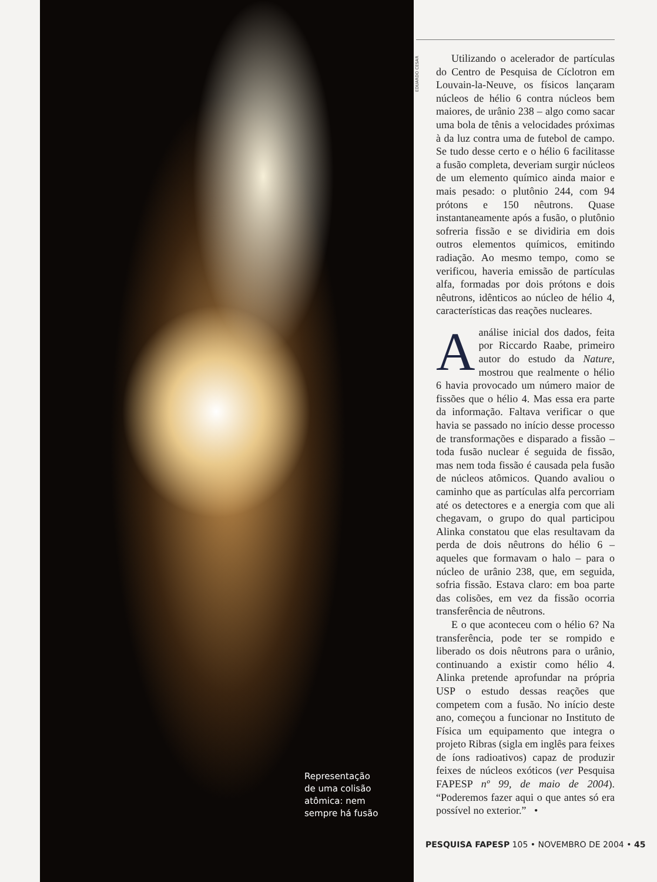Representação
de uma colisão
atômica: nem
sempre há fusão
EDUARDO CESAR
Utilizando o acelerador de partículas do Centro de Pesquisa de Cíclotron em Louvain-la-Neuve, os físicos lançaram núcleos de hélio 6 contra núcleos bem maiores, de urânio 238 – algo como sacar uma bola de tênis a velocidades próximas à da luz contra uma de futebol de campo. Se tudo desse certo e o hélio 6 facilitasse a fusão completa, deveriam surgir núcleos de um elemento químico ainda maior e mais pesado: o plutônio 244, com 94 prótons e 150 nêutrons. Quase instantaneamente após a fusão, o plutônio sofreria fissão e se dividiria em dois outros elementos químicos, emitindo radiação. Ao mesmo tempo, como se verificou, haveria emissão de partículas alfa, formadas por dois prótons e dois nêutrons, idênticos ao núcleo de hélio 4, características das reações nucleares.
Aanálise inicial dos dados, feita por Riccardo Raabe, primeiro autor do estudo da Nature, mostrou que realmente o hélio 6 havia provocado um número maior de fissões que o hélio 4. Mas essa era parte da informação. Faltava verificar o que havia se passado no início desse processo de transformações e disparado a fissão – toda fusão nuclear é seguida de fissão, mas nem toda fissão é causada pela fusão de núcleos atômicos. Quando avaliou o caminho que as partículas alfa percorriam até os detectores e a energia com que ali chegavam, o grupo do qual participou Alinka constatou que elas resultavam da perda de dois nêutrons do hélio 6 – aqueles que formavam o halo – para o núcleo de urânio 238, que, em seguida, sofria fissão. Estava claro: em boa parte das colisões, em vez da fissão ocorria transferência de nêutrons.
E o que aconteceu com o hélio 6? Na transferência, pode ter se rompido e liberado os dois nêutrons para o urânio, continuando a existir como hélio 4. Alinka pretende aprofundar na própria USP o estudo dessas reações que competem com a fusão. No início deste ano, começou a funcionar no Instituto de Física um equipamento que integra o projeto Ribras (sigla em inglês para feixes de íons radioativos) capaz de produzir feixes de núcleos exóticos (ver Pesquisa FAPESP nº 99, de maio de 2004). “Poderemos fazer aqui o que antes só era possível no exterior.” •
PESQUISA FAPESP 105 • NOVEMBRO DE 2004 • 45